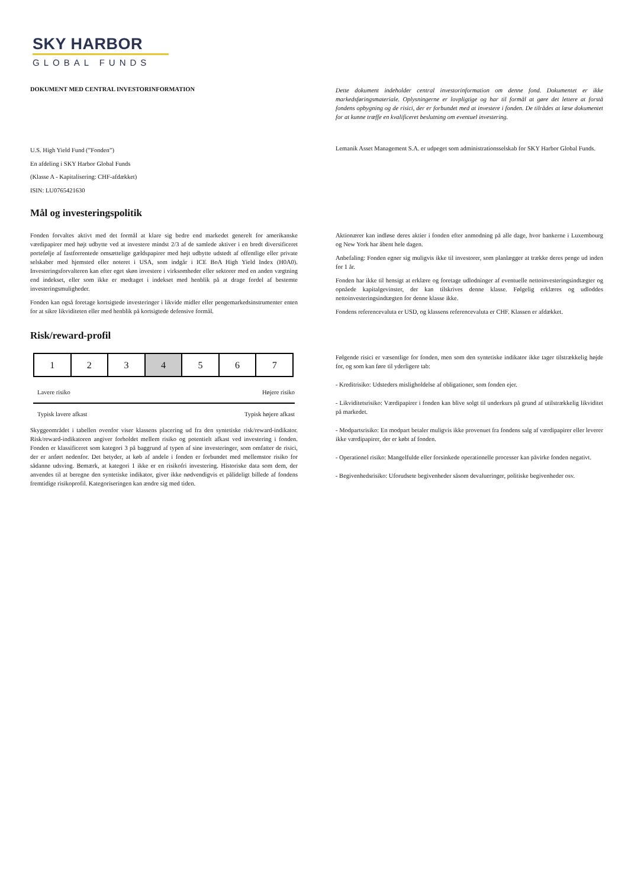SKY HARBOR
GLOBAL FUNDS
DOKUMENT MED CENTRAL INVESTORINFORMATION
Dette dokument indeholder central investorinformation om denne fond. Dokumentet er ikke markedsføringsmateriale. Oplysningerne er lovpligtige og har til formål at gøre det lettere at forstå fondens opbygning og de risici, der er forbundet med at investere i fonden. De tilrådes at læse dokumentet for at kunne træffe en kvalificeret beslutning om eventuel investering.
U.S. High Yield Fund (”Fonden”)
En afdeling i SKY Harbor Global Funds
(Klasse A - Kapitalisering: CHF-afdækket)
ISIN: LU0765421630
Lemanik Asset Management S.A. er udpeget som administrationsselskab for SKY Harbor Global Funds.
Mål og investeringspolitik
Fonden forvaltes aktivt med det formål at klare sig bedre end markedet generelt for amerikanske værdipapirer med højt udbytte ved at investere mindst 2/3 af de samlede aktiver i en bredt diversificeret portefølje af fastforrentede omsættelige gældspapirer med højt udbytte udstedt af offentlige eller private selskaber med hjemsted eller noteret i USA, som indgår i ICE BoA High Yield Index (H0A0). Investeringsforvalteren kan efter eget skøn investere i virksomheder eller sektorer med en anden vægtning end indekset, eller som ikke er medtaget i indekset med henblik på at drage fordel af bestemte investeringsmuligheder.
Fonden kan også foretage kortsigtede investeringer i likvide midler eller pengemarkedsinstrumenter enten for at sikre likviditeten eller med henblik på kortsigtede defensive formål.
Aktionærer kan indløse deres aktier i fonden efter anmodning på alle dage, hvor bankerne i Luxembourg og New York har åbent hele dagen.
Anbefaling: Fonden egner sig muligvis ikke til investorer, som planlægger at trække deres penge ud inden for 1 år.
Fonden har ikke til hensigt at erklære og foretage udlodninger af eventuelle nettoinvesteringsindtægter og opnåede kapitalgevinster, der kan tilskrives denne klasse. Følgelig erklæres og udloddes nettoinvesteringsindtægten for denne klasse ikke.
Fondens referencevaluta er USD, og klassens referencevaluta er CHF. Klassen er afdækket.
Risk/reward-profil
| 1 | 2 | 3 | 4 | 5 | 6 | 7 |
Lavere risiko Højere risiko
Typisk lavere afkast Typisk højere afkast
Skyggeområdet i tabellen ovenfor viser klassens placering ud fra den syntetiske risk/reward-indikator. Risk/reward-indikatoren angiver forholdet mellem risiko og potentielt afkast ved investering i fonden. Fonden er klassificeret som kategori 3 på baggrund af typen af sine investeringer, som omfatter de risici, der er anført nedenfor. Det betyder, at køb af andele i fonden er forbundet med mellemstor risiko for sådanne udsving. Bemærk, at kategori 1 ikke er en risikofri investering. Historiske data som dem, der anvendes til at beregne den syntetiske indikator, giver ikke nødvendigvis et pålideligt billede af fondens fremtidige risikoprofil. Kategoriseringen kan ændre sig med tiden.
Følgende risici er væsentlige for fonden, men som den syntetiske indikator ikke tager tilstrækkelig højde for, og som kan føre til yderligere tab:
- Kreditrisiko: Udsteders misligholdelse af obligationer, som fonden ejer.
- Likviditetsrisiko: Værdipapirer i fonden kan blive solgt til underkurs på grund af utilstrækkelig likviditet på markedet.
- Modpartsrisiko: En modpart betaler muligvis ikke provenuet fra fondens salg af værdipapirer eller leverer ikke værdipapirer, der er købt af fonden.
- Operationel risiko: Mangelfulde eller forsinkede operationelle processer kan påvirke fonden negativt.
- Begivenhedsrisiko: Uforudsete begivenheder såsom devalueringer, politiske begivenheder osv.